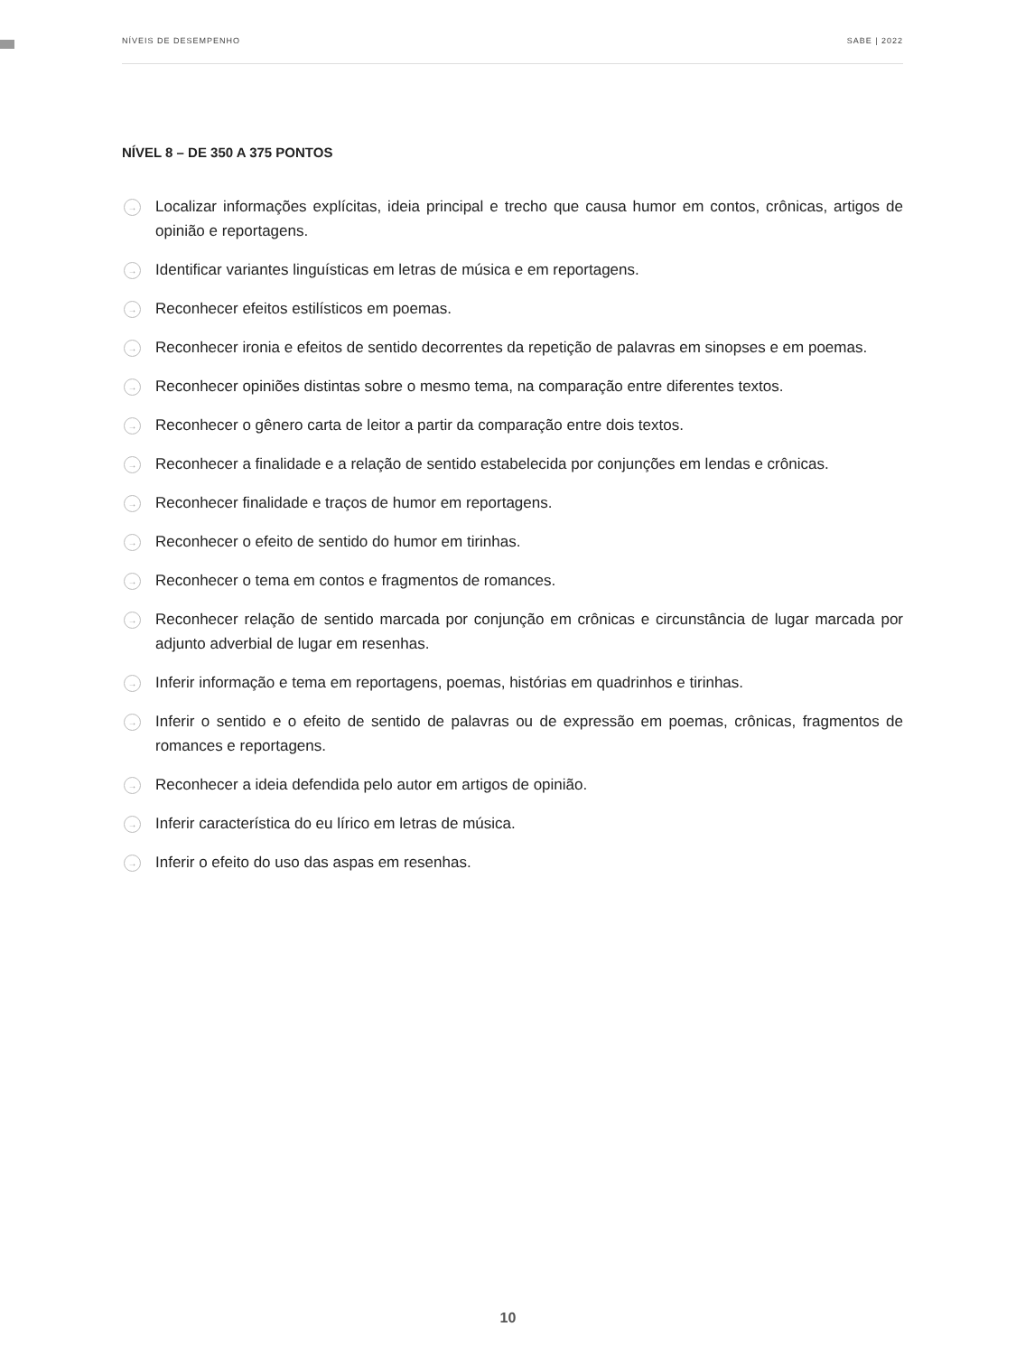NÍVEIS DE DESEMPENHO SABE | 2022
NÍVEL 8 – DE 350 A 375 PONTOS
→ Localizar informações explícitas, ideia principal e trecho que causa humor em contos, crônicas, artigos de opinião e reportagens.
→ Identificar variantes linguísticas em letras de música e em reportagens.
→ Reconhecer efeitos estilísticos em poemas.
→ Reconhecer ironia e efeitos de sentido decorrentes da repetição de palavras em sinopses e em poemas.
→ Reconhecer opiniões distintas sobre o mesmo tema, na comparação entre diferentes textos.
→ Reconhecer o gênero carta de leitor a partir da comparação entre dois textos.
→ Reconhecer a finalidade e a relação de sentido estabelecida por conjunções em lendas e crônicas.
→ Reconhecer finalidade e traços de humor em reportagens.
→ Reconhecer o efeito de sentido do humor em tirinhas.
→ Reconhecer o tema em contos e fragmentos de romances.
→ Reconhecer relação de sentido marcada por conjunção em crônicas e circunstância de lugar marcada por adjunto adverbial de lugar em resenhas.
→ Inferir informação e tema em reportagens, poemas, histórias em quadrinhos e tirinhas.
→ Inferir o sentido e o efeito de sentido de palavras ou de expressão em poemas, crônicas, fragmentos de romances e reportagens.
→ Reconhecer a ideia defendida pelo autor em artigos de opinião.
→ Inferir característica do eu lírico em letras de música.
→ Inferir o efeito do uso das aspas em resenhas.
10